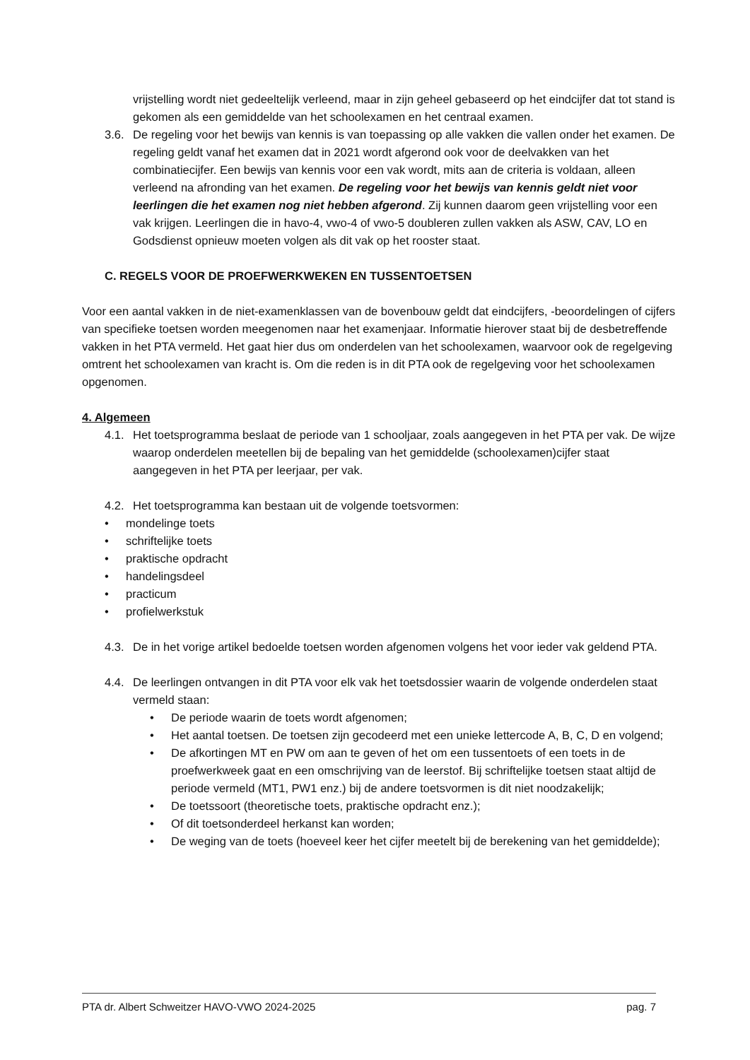vrijstelling wordt niet gedeeltelijk verleend, maar in zijn geheel gebaseerd op het eindcijfer dat tot stand is gekomen als een gemiddelde van het schoolexamen en het centraal examen.
3.6. De regeling voor het bewijs van kennis is van toepassing op alle vakken die vallen onder het examen. De regeling geldt vanaf het examen dat in 2021 wordt afgerond ook voor de deelvakken van het combinatiecijfer. Een bewijs van kennis voor een vak wordt, mits aan de criteria is voldaan, alleen verleend na afronding van het examen. De regeling voor het bewijs van kennis geldt niet voor leerlingen die het examen nog niet hebben afgerond. Zij kunnen daarom geen vrijstelling voor een vak krijgen. Leerlingen die in havo-4, vwo-4 of vwo-5 doubleren zullen vakken als ASW, CAV, LO en Godsdienst opnieuw moeten volgen als dit vak op het rooster staat.
C. REGELS VOOR DE PROEFWERKWEKEN EN TUSSENTOETSEN
Voor een aantal vakken in de niet-examenklassen van de bovenbouw geldt dat eindcijfers, -beoordelingen of cijfers van specifieke toetsen worden meegenomen naar het examenjaar. Informatie hierover staat bij de desbetreffende vakken in het PTA vermeld. Het gaat hier dus om onderdelen van het schoolexamen, waarvoor ook de regelgeving omtrent het schoolexamen van kracht is. Om die reden is in dit PTA ook de regelgeving voor het schoolexamen opgenomen.
4. Algemeen
4.1. Het toetsprogramma beslaat de periode van 1 schooljaar, zoals aangegeven in het PTA per vak. De wijze waarop onderdelen meetellen bij de bepaling van het gemiddelde (schoolexamen)cijfer staat aangegeven in het PTA per leerjaar, per vak.
4.2. Het toetsprogramma kan bestaan uit de volgende toetsvormen:
• mondelinge toets
• schriftelijke toets
• praktische opdracht
• handelingsdeel
• practicum
• profielwerkstuk
4.3. De in het vorige artikel bedoelde toetsen worden afgenomen volgens het voor ieder vak geldend PTA.
4.4. De leerlingen ontvangen in dit PTA voor elk vak het toetsdossier waarin de volgende onderdelen staat vermeld staan:
• De periode waarin de toets wordt afgenomen;
• Het aantal toetsen. De toetsen zijn gecodeerd met een unieke lettercode A, B, C, D en volgend;
• De afkortingen MT en PW om aan te geven of het om een tussentoets of een toets in de proefwerkweek gaat en een omschrijving van de leerstof. Bij schriftelijke toetsen staat altijd de periode vermeld (MT1, PW1 enz.) bij de andere toetsvormen is dit niet noodzakelijk;
• De toetssoort (theoretische toets, praktische opdracht enz.);
• Of dit toetsonderdeel herkanst kan worden;
• De weging van de toets (hoeveel keer het cijfer meetelt bij de berekening van het gemiddelde);
PTA dr. Albert Schweitzer HAVO-VWO 2024-2025 pag. 7